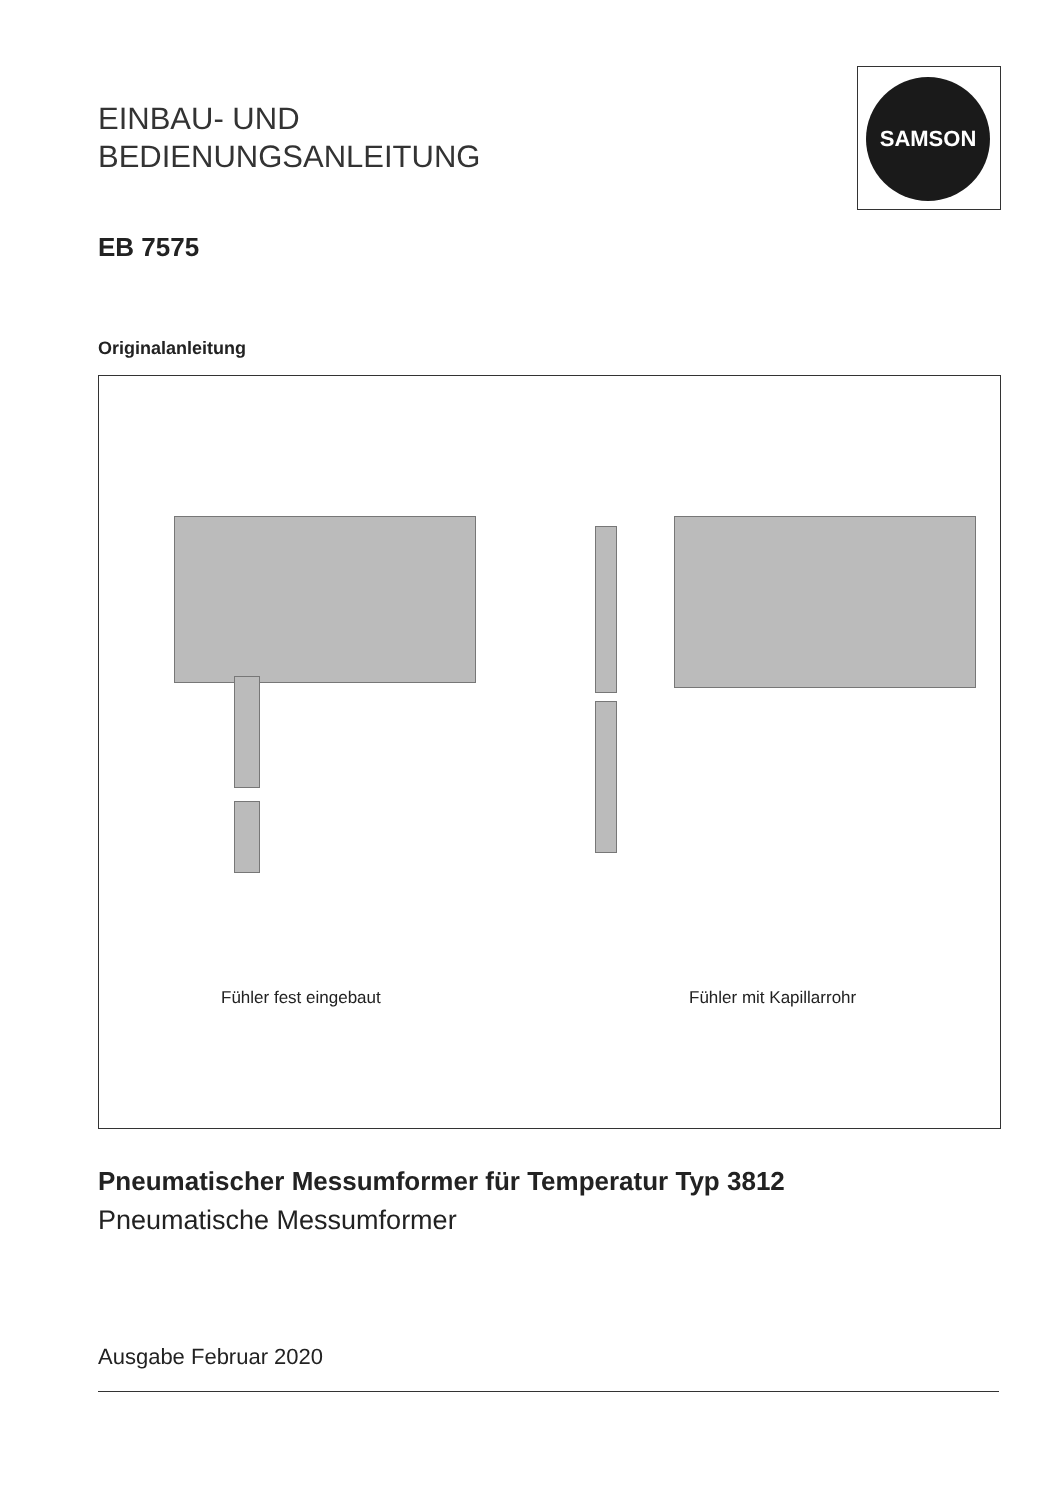EINBAU- UND
BEDIENUNGSANLEITUNG
SAMSON
EB 7575
Originalanleitung
Fühler fest eingebaut Fühler mit Kapillarrohr
Pneumatischer Messumformer für Temperatur Typ 3812
Pneumatische Messumformer
Ausgabe Februar 2020